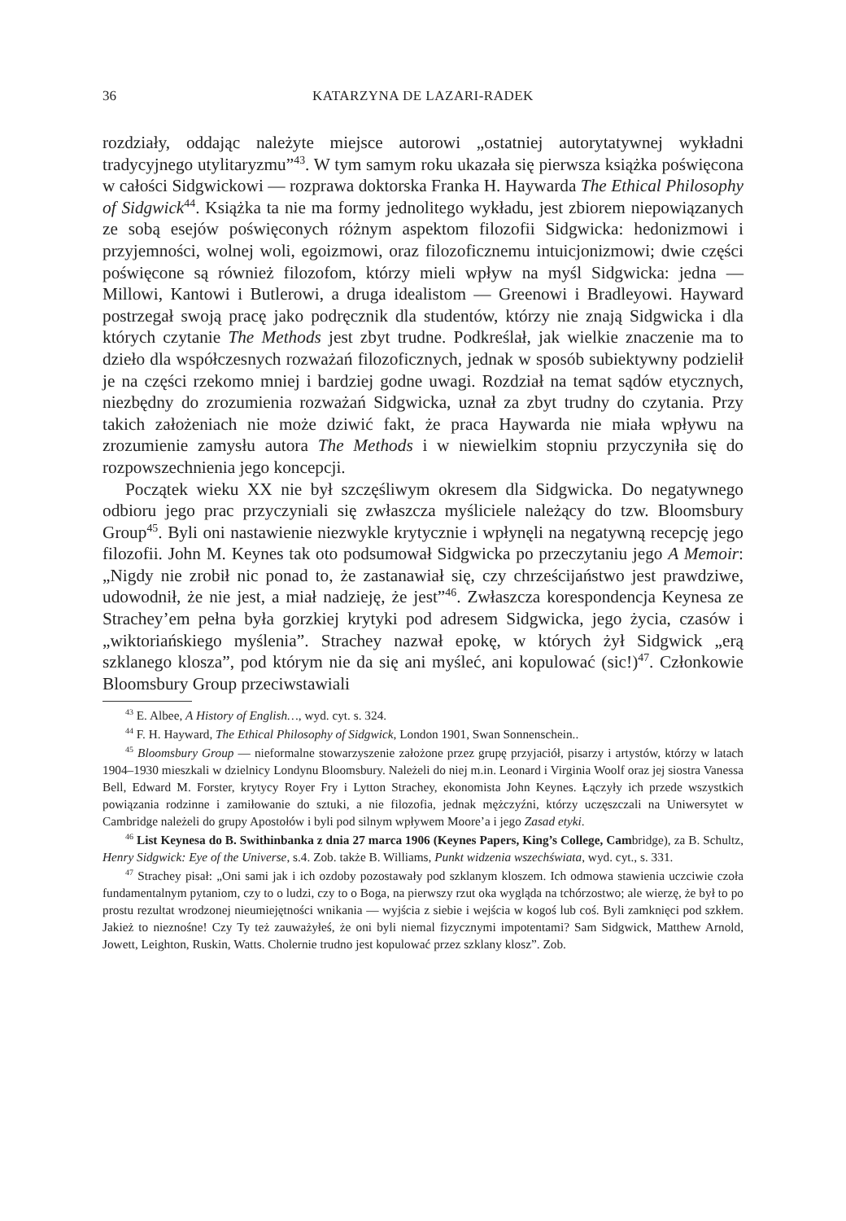36 KATARZYNA DE LAZARI-RADEK
rozdziały, oddając należyte miejsce autorowi „ostatniej autorytatywnej wykładni tradycyjnego utylitaryzmu”<sup>43</sup>. W tym samym roku ukazała się pierwsza książka poświęcona w całości Sidgwickowi — rozprawa doktorska Franka H. Haywarda The Ethical Philosophy of Sidgwick<sup>44</sup>. Książka ta nie ma formy jednolitego wykładu, jest zbiorem niepowiązanych ze sobą esejów poświęconych różnym aspektom filozofii Sidgwicka: hedonizmowi i przyjemności, wolnej woli, egoizmowi, oraz filozoficznemu intuicjonizmowi; dwie części poświęcone są również filozofom, którzy mieli wpływ na myśl Sidgwicka: jedna — Millowi, Kantowi i Butlerowi, a druga idealistom — Greenowi i Bradleyowi. Hayward postrzegał swoją pracę jako podręcznik dla studentów, którzy nie znają Sidgwicka i dla których czytanie The Methods jest zbyt trudne. Podkreślał, jak wielkie znaczenie ma to dzieło dla współczesnych rozważań filozoficznych, jednak w sposób subiektywny podzielił je na części rzekomo mniej i bardziej godne uwagi. Rozdział na temat sądów etycznych, niezbędny do zrozumienia rozważań Sidgwicka, uznał za zbyt trudny do czytania. Przy takich założeniach nie może dziwić fakt, że praca Haywarda nie miała wpływu na zrozumienie zamysłu autora The Methods i w niewielkim stopniu przyczyniła się do rozpowszechnienia jego koncepcji.
Początek wieku XX nie był szczęśliwym okresem dla Sidgwicka. Do negatywnego odbioru jego prac przyczyniali się zwłaszcza myśliciele należący do tzw. Bloomsbury Group<sup>45</sup>. Byli oni nastawienie niezwykle krytycznie i wpłynęli na negatywną recepcję jego filozofii. John M. Keynes tak oto podsumował Sidgwicka po przeczytaniu jego A Memoir: „Nigdy nie zrobił nic ponad to, że zastanawiał się, czy chrześcijaństwo jest prawdziwe, udowodnił, że nie jest, a miał nadzieję, że jest”<sup>46</sup>. Zwłaszcza korespondencja Keynesa ze Strachey’em pełna była gorzkiej krytyki pod adresem Sidgwicka, jego życia, czasów i „wiktoriańskiego myślenia”. Strachey nazwał epokę, w których żył Sidgwick „erą szklanego klosza”, pod którym nie da się ani myśleć, ani kopulować (sic!)<sup>47</sup>. Członkowie Bloomsbury Group przeciwstawiali
<sup>43</sup> E. Albee, A History of English…, wyd. cyt. s. 324.
<sup>44</sup> F. H. Hayward, The Ethical Philosophy of Sidgwick, London 1901, Swan Sonnenschein..
<sup>45</sup> Bloomsbury Group — nieformalne stowarzyszenie założone przez grupę przyjaciół, pisarzy i artystów, którzy w latach 1904–1930 mieszkali w dzielnicy Londynu Bloomsbury. Należeli do niej m.in. Leonard i Virginia Woolf oraz jej siostra Vanessa Bell, Edward M. Forster, krytycy Royer Fry i Lytton Strachey, ekonomista John Keynes. Łączyły ich przede wszystkich powiązania rodzinne i zamiłowanie do sztuki, a nie filozofia, jednak mężczyźni, którzy uczęszczali na Uniwersytet w Cambridge należeli do grupy Apostołów i byli pod silnym wpływem Moore’a i jego Zasad etyki.
<sup>46</sup> List Keynesa do B. Swithinbanka z dnia 27 marca 1906 (Keynes Papers, King’s College, Cambridge), za B. Schultz, Henry Sidgwick: Eye of the Universe, s.4. Zob. także B. Williams, Punkt widzenia wszechświata, wyd. cyt., s. 331.
<sup>47</sup> Strachey pisał: „Oni sami jak i ich ozdoby pozostawały pod szklanym kloszem. Ich odmowa stawienia uczciwie czoła fundamentalnym pytaniom, czy to o ludzi, czy to o Boga, na pierwszy rzut oka wygląda na tchórzostwo; ale wierzę, że był to po prostu rezultat wrodzonej nieumiejętności wnikania — wyjścia z siebie i wejścia w kogoś lub coś. Byli zamknięci pod szkłem. Jakież to nieznośne! Czy Ty też zauważyłeś, że oni byli niemal fizycznymi impotentami? Sam Sidgwick, Matthew Arnold, Jowett, Leighton, Ruskin, Watts. Cholernie trudno jest kopulować przez szklany klosz”. Zob.